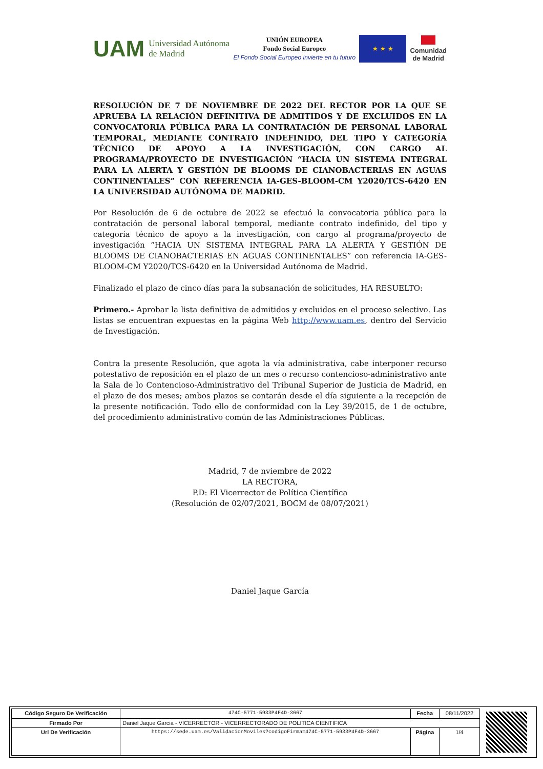UAM Universidad Autónoma
de Madrid
UNIÓN EUROPEA
Fondo Social Europeo
El Fondo Social Europeo invierte en tu futuro
★ ★ ★
Comunidad
de Madrid
RESOLUCIÓN DE 7 DE NOVIEMBRE DE 2022 DEL RECTOR POR LA QUE SE APRUEBA LA RELACIÓN DEFINITIVA DE ADMITIDOS Y DE EXCLUIDOS EN LA CONVOCATORIA PÚBLICA PARA LA CONTRATACIÓN DE PERSONAL LABORAL TEMPORAL, MEDIANTE CONTRATO INDEFINIDO, DEL TIPO Y CATEGORÍA TÉCNICO DE APOYO A LA INVESTIGACIÓN, CON CARGO AL PROGRAMA/PROYECTO DE INVESTIGACIÓN “HACIA UN SISTEMA INTEGRAL PARA LA ALERTA Y GESTIÓN DE BLOOMS DE CIANOBACTERIAS EN AGUAS CONTINENTALES” CON REFERENCIA IA-GES-BLOOM-CM Y2020/TCS-6420 EN LA UNIVERSIDAD AUTÓNOMA DE MADRID.
Por Resolución de 6 de octubre de 2022 se efectuó la convocatoria pública para la contratación de personal laboral temporal, mediante contrato indefinido, del tipo y categoría técnico de apoyo a la investigación, con cargo al programa/proyecto de investigación “HACIA UN SISTEMA INTEGRAL PARA LA ALERTA Y GESTIÓN DE BLOOMS DE CIANOBACTERIAS EN AGUAS CONTINENTALES” con referencia IA-GES-BLOOM-CM Y2020/TCS-6420 en la Universidad Autónoma de Madrid.
Finalizado el plazo de cinco días para la subsanación de solicitudes, HA RESUELTO:
Primero.- Aprobar la lista definitiva de admitidos y excluidos en el proceso selectivo. Las listas se encuentran expuestas en la página Web http://www.uam.es, dentro del Servicio de Investigación.
Contra la presente Resolución, que agota la vía administrativa, cabe interponer recurso potestativo de reposición en el plazo de un mes o recurso contencioso-administrativo ante la Sala de lo Contencioso-Administrativo del Tribunal Superior de Justicia de Madrid, en el plazo de dos meses; ambos plazos se contarán desde el día siguiente a la recepción de la presente notificación. Todo ello de conformidad con la Ley 39/2015, de 1 de octubre, del procedimiento administrativo común de las Administraciones Públicas.
Madrid, 7 de nviembre de 2022
LA RECTORA,
P.D: El Vicerrector de Política Científica
(Resolución de 02/07/2021, BOCM de 08/07/2021)
Daniel Jaque García
| Código Seguro De Verificación | 474C-5771-5933P4F4D-3667 | Fecha | 08/11/2022 |
| Firmado Por | Daniel Jaque Garcia - VICERRECTOR - VICERRECTORADO DE POLITICA CIENTIFICA | | |
| Url De Verificación | https://sede.uam.es/ValidacionMoviles?codigoFirma=474C-5771-5933P4F4D-3667 | Página | 1/4 |